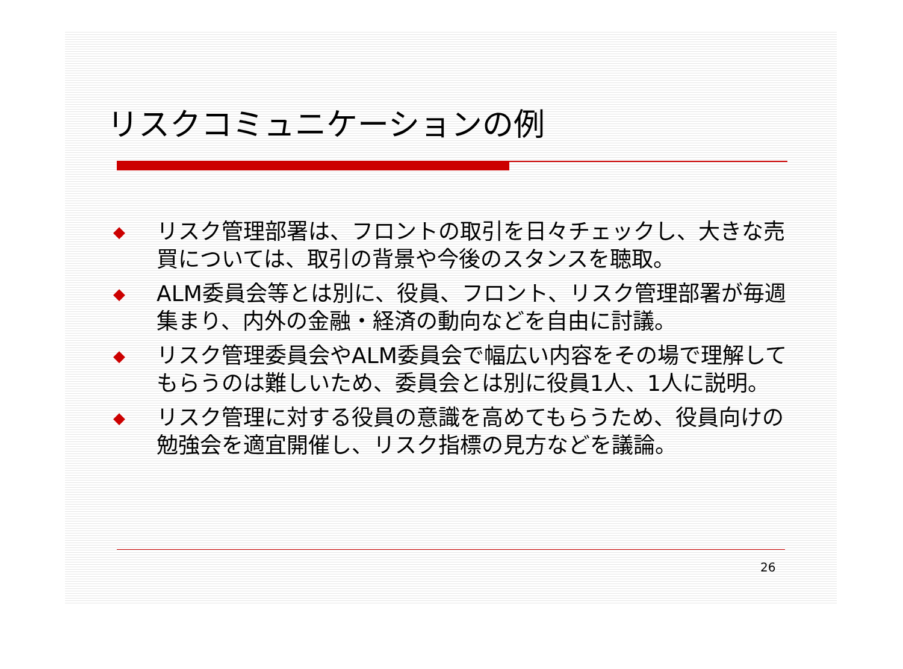リスクコミュニケーションの例
◆ リスク管理部署は、フロントの取引を日々チェックし、大きな売買については、取引の背景や今後のスタンスを聴取。
◆ ALM委員会等とは別に、役員、フロント、リスク管理部署が毎週集まり、内外の金融・経済の動向などを自由に討議。
◆ リスク管理委員会やALM委員会で幅広い内容をその場で理解してもらうのは難しいため、委員会とは別に役員1人、1人に説明。
◆ リスク管理に対する役員の意識を高めてもらうため、役員向けの勉強会を適宜開催し、リスク指標の見方などを議論。
26